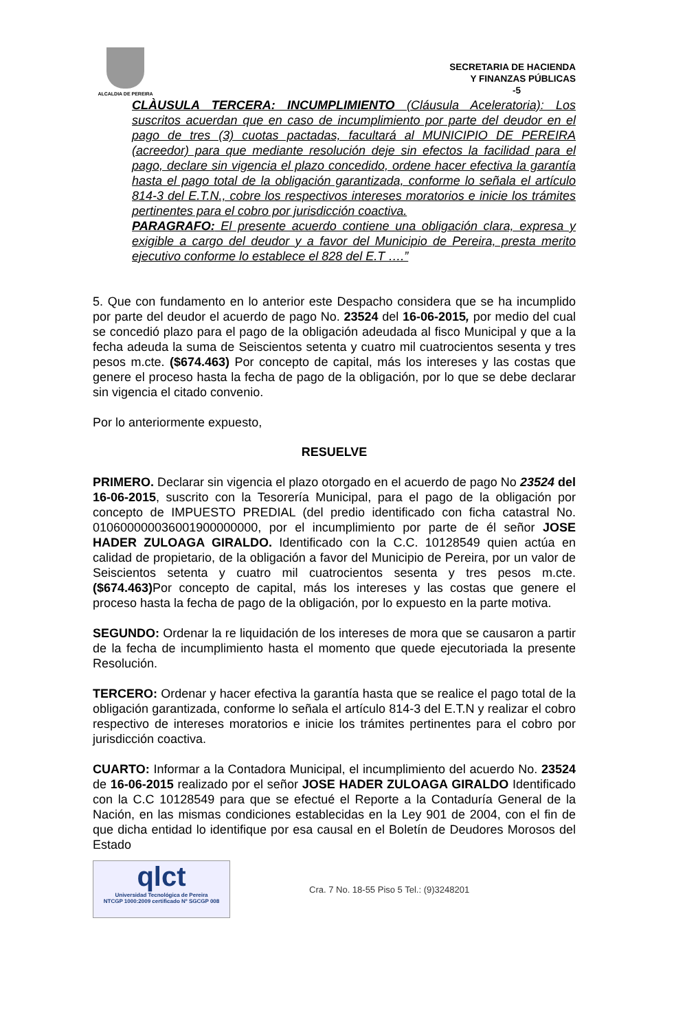ALCALDIA DE PEREIRA
SECRETARIA DE HACIENDA
Y FINANZAS PÚBLICAS
-5
CLÀUSULA TERCERA: INCUMPLIMIENTO (Cláusula Aceleratoria): Los suscritos acuerdan que en caso de incumplimiento por parte del deudor en el pago de tres (3) cuotas pactadas, facultará al MUNICIPIO DE PEREIRA (acreedor) para que mediante resolución deje sin efectos la facilidad para el pago, declare sin vigencia el plazo concedido, ordene hacer efectiva la garantía hasta el pago total de la obligación garantizada, conforme lo señala el artículo 814-3 del E.T.N., cobre los respectivos intereses moratorios e inicie los trámites pertinentes para el cobro por jurisdicción coactiva.
PARAGRAFO: El presente acuerdo contiene una obligación clara, expresa y exigible a cargo del deudor y a favor del Municipio de Pereira, presta merito ejecutivo conforme lo establece el 828 del E.T ….”
5. Que con fundamento en lo anterior este Despacho considera que se ha incumplido por parte del deudor el acuerdo de pago No. 23524 del 16-06-2015, por medio del cual se concedió plazo para el pago de la obligación adeudada al fisco Municipal y que a la fecha adeuda la suma de Seiscientos setenta y cuatro mil cuatrocientos sesenta y tres pesos m.cte. ($674.463) Por concepto de capital, más los intereses y las costas que genere el proceso hasta la fecha de pago de la obligación, por lo que se debe declarar sin vigencia el citado convenio.
Por lo anteriormente expuesto,
RESUELVE
PRIMERO. Declarar sin vigencia el plazo otorgado en el acuerdo de pago No 23524 del 16-06-2015, suscrito con la Tesorería Municipal, para el pago de la obligación por concepto de IMPUESTO PREDIAL (del predio identificado con ficha catastral No. 010600000036001900000000, por el incumplimiento por parte de él señor JOSE HADER ZULOAGA GIRALDO. Identificado con la C.C. 10128549 quien actúa en calidad de propietario, de la obligación a favor del Municipio de Pereira, por un valor de Seiscientos setenta y cuatro mil cuatrocientos sesenta y tres pesos m.cte. ($674.463) Por concepto de capital, más los intereses y las costas que genere el proceso hasta la fecha de pago de la obligación, por lo expuesto en la parte motiva.
SEGUNDO: Ordenar la re liquidación de los intereses de mora que se causaron a partir de la fecha de incumplimiento hasta el momento que quede ejecutoriada la presente Resolución.
TERCERO: Ordenar y hacer efectiva la garantía hasta que se realice el pago total de la obligación garantizada, conforme lo señala el artículo 814-3 del E.T.N y realizar el cobro respectivo de intereses moratorios e inicie los trámites pertinentes para el cobro por jurisdicción coactiva.
CUARTO: Informar a la Contadora Municipal, el incumplimiento del acuerdo No. 23524 de 16-06-2015 realizado por el señor JOSE HADER ZULOAGA GIRALDO Identificado con la C.C 10128549 para que se efectué el Reporte a la Contaduría General de la Nación, en las mismas condiciones establecidas en la Ley 901 de 2004, con el fin de que dicha entidad lo identifique por esa causal en el Boletín de Deudores Morosos del Estado
qlct
Universidad Tecnológica de Pereira
NTCGP 1000:2009 certificado Nº SGCGP 008
Cra. 7 No. 18-55 Piso 5 Tel.: (9)3248201